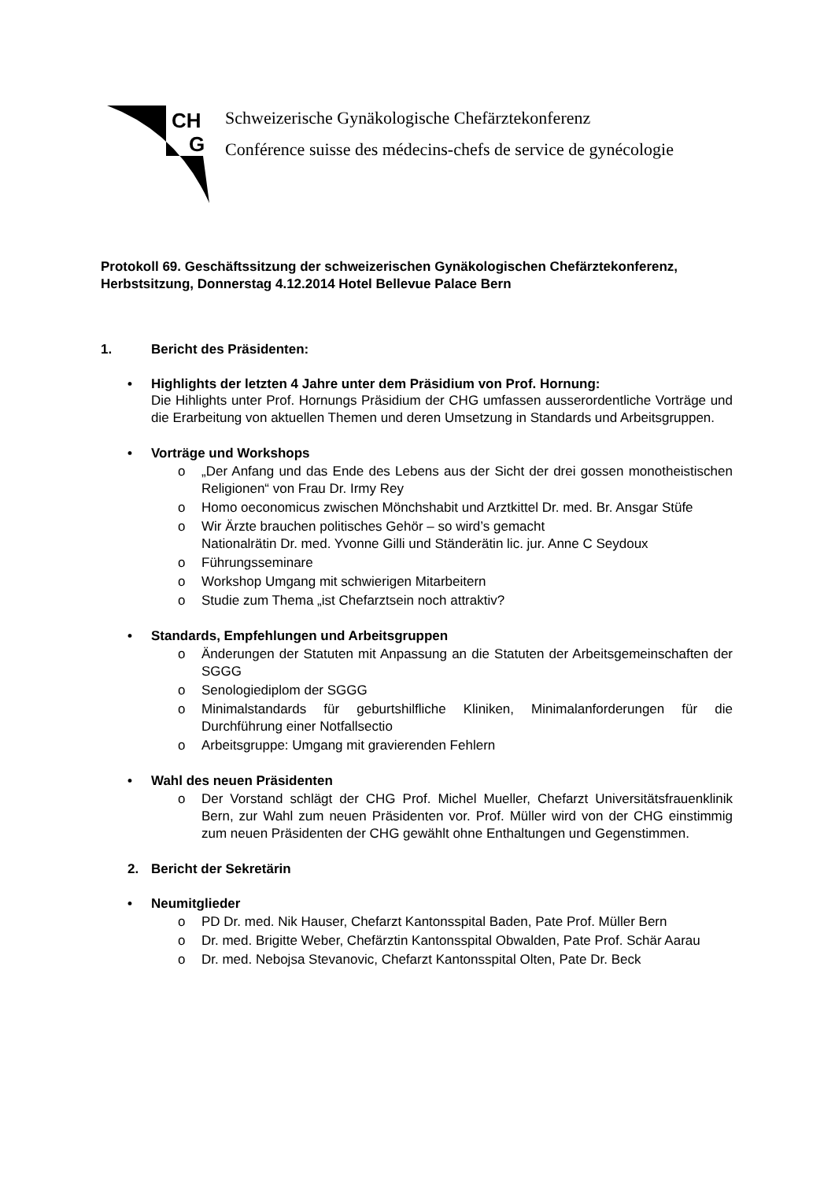CH
G
Schweizerische Gynäkologische Chefärztekonferenz
Conférence suisse des médecins-chefs de service de gynécologie
Protokoll 69. Geschäftssitzung der schweizerischen Gynäkologischen Chefärztekonferenz, Herbstsitzung, Donnerstag 4.12.2014 Hotel Bellevue Palace Bern
1. Bericht des Präsidenten:
• Highlights der letzten 4 Jahre unter dem Präsidium von Prof. Hornung:
Die Hihlights unter Prof. Hornungs Präsidium der CHG umfassen ausserordentliche Vorträge und die Erarbeitung von aktuellen Themen und deren Umsetzung in Standards und Arbeitsgruppen.
• Vorträge und Workshops
o „Der Anfang und das Ende des Lebens aus der Sicht der drei gossen monotheistischen Religionen“ von Frau Dr. Irmy Rey
o Homo oeconomicus zwischen Mönchshabit und Arztkittel Dr. med. Br. Ansgar Stüfe
o Wir Ärzte brauchen politisches Gehör – so wird’s gemacht
Nationalrätin Dr. med. Yvonne Gilli und Ständerätin lic. jur. Anne C Seydoux
o Führungsseminare
o Workshop Umgang mit schwierigen Mitarbeitern
o Studie zum Thema „ist Chefarztsein noch attraktiv?
• Standards, Empfehlungen und Arbeitsgruppen
o Änderungen der Statuten mit Anpassung an die Statuten der Arbeitsgemeinschaften der SGGG
o Senologiediplom der SGGG
o Minimalstandards für geburtshilfliche Kliniken, Minimalanforderungen für die Durchführung einer Notfallsectio
o Arbeitsgruppe: Umgang mit gravierenden Fehlern
• Wahl des neuen Präsidenten
o Der Vorstand schlägt der CHG Prof. Michel Mueller, Chefarzt Universitätsfrauenklinik Bern, zur Wahl zum neuen Präsidenten vor. Prof. Müller wird von der CHG einstimmig zum neuen Präsidenten der CHG gewählt ohne Enthaltungen und Gegenstimmen.
2. Bericht der Sekretärin
• Neumitglieder
o PD Dr. med. Nik Hauser, Chefarzt Kantonsspital Baden, Pate Prof. Müller Bern
o Dr. med. Brigitte Weber, Chefärztin Kantonsspital Obwalden, Pate Prof. Schär Aarau
o Dr. med. Nebojsa Stevanovic, Chefarzt Kantonsspital Olten, Pate Dr. Beck